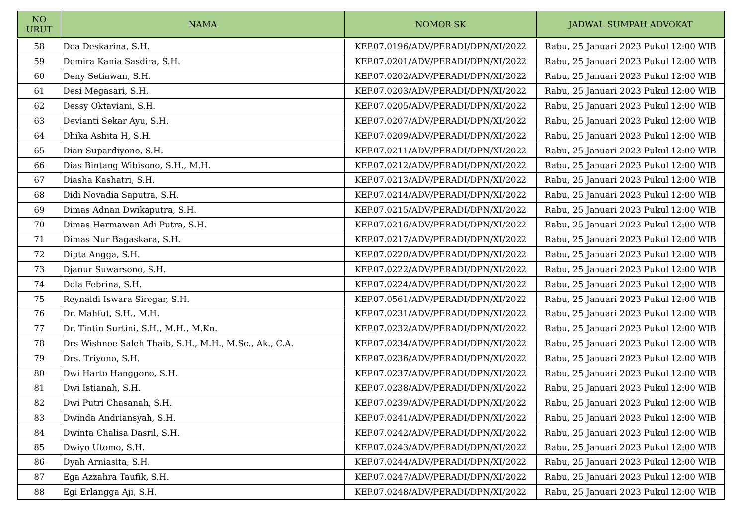| NO URUT | NAMA | NOMOR SK | JADWAL SUMPAH ADVOKAT |
| --- | --- | --- | --- |
| 58 | Dea Deskarina, S.H. | KEP.07.0196/ADV/PERADI/DPN/XI/2022 | Rabu, 25 Januari 2023 Pukul 12:00 WIB |
| 59 | Demira Kania Sasdira, S.H. | KEP.07.0201/ADV/PERADI/DPN/XI/2022 | Rabu, 25 Januari 2023 Pukul 12:00 WIB |
| 60 | Deny Setiawan, S.H. | KEP.07.0202/ADV/PERADI/DPN/XI/2022 | Rabu, 25 Januari 2023 Pukul 12:00 WIB |
| 61 | Desi Megasari, S.H. | KEP.07.0203/ADV/PERADI/DPN/XI/2022 | Rabu, 25 Januari 2023 Pukul 12:00 WIB |
| 62 | Dessy Oktaviani, S.H. | KEP.07.0205/ADV/PERADI/DPN/XI/2022 | Rabu, 25 Januari 2023 Pukul 12:00 WIB |
| 63 | Devianti Sekar Ayu, S.H. | KEP.07.0207/ADV/PERADI/DPN/XI/2022 | Rabu, 25 Januari 2023 Pukul 12:00 WIB |
| 64 | Dhika Ashita H, S.H. | KEP.07.0209/ADV/PERADI/DPN/XI/2022 | Rabu, 25 Januari 2023 Pukul 12:00 WIB |
| 65 | Dian Supardiyono, S.H. | KEP.07.0211/ADV/PERADI/DPN/XI/2022 | Rabu, 25 Januari 2023 Pukul 12:00 WIB |
| 66 | Dias Bintang Wibisono, S.H., M.H. | KEP.07.0212/ADV/PERADI/DPN/XI/2022 | Rabu, 25 Januari 2023 Pukul 12:00 WIB |
| 67 | Diasha Kashatri, S.H. | KEP.07.0213/ADV/PERADI/DPN/XI/2022 | Rabu, 25 Januari 2023 Pukul 12:00 WIB |
| 68 | Didi Novadia Saputra, S.H. | KEP.07.0214/ADV/PERADI/DPN/XI/2022 | Rabu, 25 Januari 2023 Pukul 12:00 WIB |
| 69 | Dimas Adnan Dwikaputra, S.H. | KEP.07.0215/ADV/PERADI/DPN/XI/2022 | Rabu, 25 Januari 2023 Pukul 12:00 WIB |
| 70 | Dimas Hermawan Adi Putra, S.H. | KEP.07.0216/ADV/PERADI/DPN/XI/2022 | Rabu, 25 Januari 2023 Pukul 12:00 WIB |
| 71 | Dimas Nur Bagaskara, S.H. | KEP.07.0217/ADV/PERADI/DPN/XI/2022 | Rabu, 25 Januari 2023 Pukul 12:00 WIB |
| 72 | Dipta Angga, S.H. | KEP.07.0220/ADV/PERADI/DPN/XI/2022 | Rabu, 25 Januari 2023 Pukul 12:00 WIB |
| 73 | Djanur Suwarsono, S.H. | KEP.07.0222/ADV/PERADI/DPN/XI/2022 | Rabu, 25 Januari 2023 Pukul 12:00 WIB |
| 74 | Dola Febrina, S.H. | KEP.07.0224/ADV/PERADI/DPN/XI/2022 | Rabu, 25 Januari 2023 Pukul 12:00 WIB |
| 75 | Reynaldi Iswara Siregar, S.H. | KEP.07.0561/ADV/PERADI/DPN/XI/2022 | Rabu, 25 Januari 2023 Pukul 12:00 WIB |
| 76 | Dr. Mahfut, S.H., M.H. | KEP.07.0231/ADV/PERADI/DPN/XI/2022 | Rabu, 25 Januari 2023 Pukul 12:00 WIB |
| 77 | Dr. Tintin Surtini, S.H., M.H., M.Kn. | KEP.07.0232/ADV/PERADI/DPN/XI/2022 | Rabu, 25 Januari 2023 Pukul 12:00 WIB |
| 78 | Drs Wishnoe Saleh Thaib, S.H., M.H., M.Sc., Ak., C.A. | KEP.07.0234/ADV/PERADI/DPN/XI/2022 | Rabu, 25 Januari 2023 Pukul 12:00 WIB |
| 79 | Drs. Triyono, S.H. | KEP.07.0236/ADV/PERADI/DPN/XI/2022 | Rabu, 25 Januari 2023 Pukul 12:00 WIB |
| 80 | Dwi Harto Hanggono, S.H. | KEP.07.0237/ADV/PERADI/DPN/XI/2022 | Rabu, 25 Januari 2023 Pukul 12:00 WIB |
| 81 | Dwi Istianah, S.H. | KEP.07.0238/ADV/PERADI/DPN/XI/2022 | Rabu, 25 Januari 2023 Pukul 12:00 WIB |
| 82 | Dwi Putri Chasanah, S.H. | KEP.07.0239/ADV/PERADI/DPN/XI/2022 | Rabu, 25 Januari 2023 Pukul 12:00 WIB |
| 83 | Dwinda Andriansyah, S.H. | KEP.07.0241/ADV/PERADI/DPN/XI/2022 | Rabu, 25 Januari 2023 Pukul 12:00 WIB |
| 84 | Dwinta Chalisa Dasril, S.H. | KEP.07.0242/ADV/PERADI/DPN/XI/2022 | Rabu, 25 Januari 2023 Pukul 12:00 WIB |
| 85 | Dwiyo Utomo, S.H. | KEP.07.0243/ADV/PERADI/DPN/XI/2022 | Rabu, 25 Januari 2023 Pukul 12:00 WIB |
| 86 | Dyah Arniasita, S.H. | KEP.07.0244/ADV/PERADI/DPN/XI/2022 | Rabu, 25 Januari 2023 Pukul 12:00 WIB |
| 87 | Ega Azzahra Taufik, S.H. | KEP.07.0247/ADV/PERADI/DPN/XI/2022 | Rabu, 25 Januari 2023 Pukul 12:00 WIB |
| 88 | Egi Erlangga Aji, S.H. | KEP.07.0248/ADV/PERADI/DPN/XI/2022 | Rabu, 25 Januari 2023 Pukul 12:00 WIB |